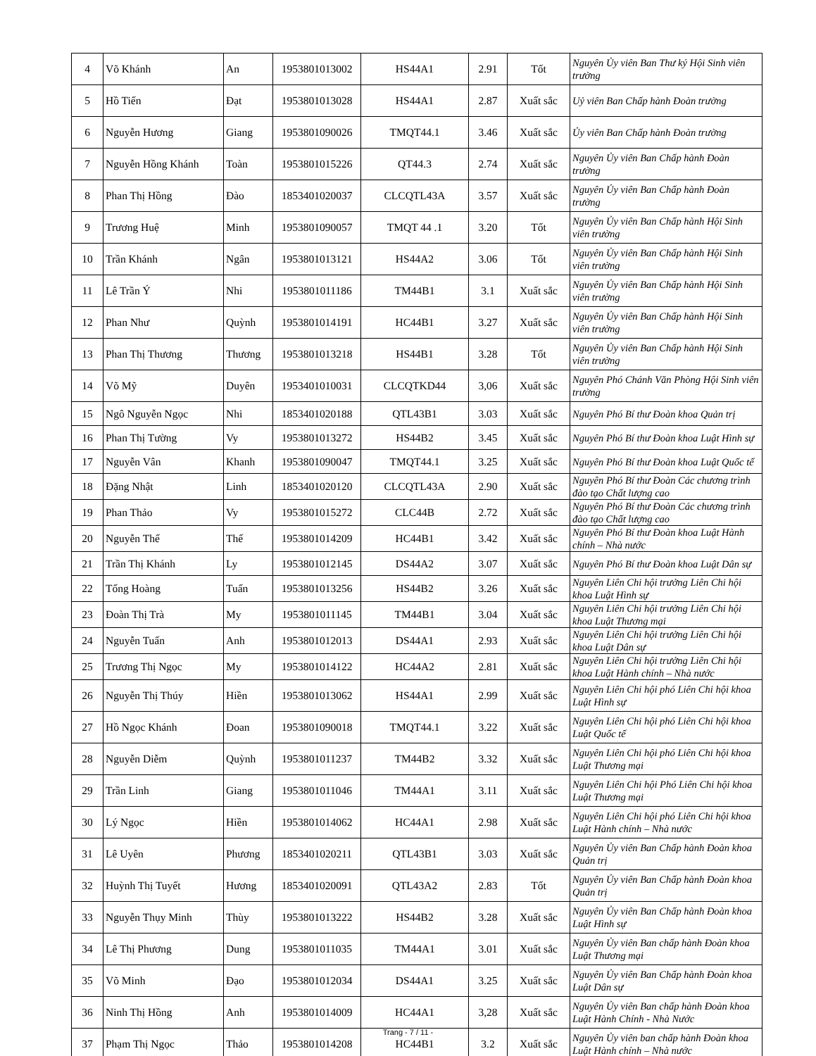| 4 | Võ Khánh | An | 1953801013002 | HS44A1 | 2.91 | Tốt | Nguyên Ủy viên Ban Thư ký Hội Sinh viên trường |
| 5 | Hồ Tiến | Đạt | 1953801013028 | HS44A1 | 2.87 | Xuất sắc | Uỷ viên Ban Chấp hành Đoàn trường |
| 6 | Nguyễn Hương | Giang | 1953801090026 | TMQT44.1 | 3.46 | Xuất sắc | Ủy viên Ban Chấp hành Đoàn trường |
| 7 | Nguyễn Hồng Khánh | Toàn | 1953801015226 | QT44.3 | 2.74 | Xuất sắc | Nguyên Ủy viên Ban Chấp hành Đoàn trường |
| 8 | Phan Thị Hồng | Đào | 1853401020037 | CLCQTL43A | 3.57 | Xuất sắc | Nguyên Ủy viên Ban Chấp hành Đoàn trường |
| 9 | Trương Huệ | Minh | 1953801090057 | TMQT 44 .1 | 3.20 | Tốt | Nguyên Ủy viên Ban Chấp hành Hội Sinh viên trường |
| 10 | Trần Khánh | Ngân | 1953801013121 | HS44A2 | 3.06 | Tốt | Nguyên Ủy viên Ban Chấp hành Hội Sinh viên trường |
| 11 | Lê Trần Ý | Nhi | 1953801011186 | TM44B1 | 3.1 | Xuất sắc | Nguyên Ủy viên Ban Chấp hành Hội Sinh viên trường |
| 12 | Phan Như | Quỳnh | 1953801014191 | HC44B1 | 3.27 | Xuất sắc | Nguyên Ủy viên Ban Chấp hành Hội Sinh viên trường |
| 13 | Phan Thị Thương | Thương | 1953801013218 | HS44B1 | 3.28 | Tốt | Nguyên Ủy viên Ban Chấp hành Hội Sinh viên trường |
| 14 | Võ Mỹ | Duyên | 1953401010031 | CLCQTKD44 | 3,06 | Xuất sắc | Nguyên Phó Chánh Văn Phòng Hội Sinh viên trường |
| 15 | Ngô Nguyễn Ngọc | Nhi | 1853401020188 | QTL43B1 | 3.03 | Xuất sắc | Nguyên Phó Bí thư Đoàn khoa Quản trị |
| 16 | Phan Thị Tường | Vy | 1953801013272 | HS44B2 | 3.45 | Xuất sắc | Nguyên Phó Bí thư Đoàn khoa Luật Hình sự |
| 17 | Nguyễn Vân | Khanh | 1953801090047 | TMQT44.1 | 3.25 | Xuất sắc | Nguyên Phó Bí thư Đoàn khoa Luật Quốc tế |
| 18 | Đặng Nhật | Linh | 1853401020120 | CLCQTL43A | 2.90 | Xuất sắc | Nguyên Phó Bí thư Đoàn Các chương trình đào tạo Chất lượng cao |
| 19 | Phan Thảo | Vy | 1953801015272 | CLC44B | 2.72 | Xuất sắc | Nguyên Phó Bí thư Đoàn Các chương trình đào tạo Chất lượng cao |
| 20 | Nguyễn Thế | Thế | 1953801014209 | HC44B1 | 3.42 | Xuất sắc | Nguyên Phó Bí thư Đoàn khoa Luật Hành chính – Nhà nước |
| 21 | Trần Thị Khánh | Ly | 1953801012145 | DS44A2 | 3.07 | Xuất sắc | Nguyên Phó Bí thư Đoàn khoa Luật Dân sự |
| 22 | Tống Hoàng | Tuấn | 1953801013256 | HS44B2 | 3.26 | Xuất sắc | Nguyên Liên Chi hội trưởng Liên Chi hội khoa Luật Hình sự |
| 23 | Đoàn Thị Trà | My | 1953801011145 | TM44B1 | 3.04 | Xuất sắc | Nguyên Liên Chi hội trưởng Liên Chi hội khoa Luật Thương mại |
| 24 | Nguyễn Tuấn | Anh | 1953801012013 | DS44A1 | 2.93 | Xuất sắc | Nguyên Liên Chi hội trưởng Liên Chi hội khoa Luật Dân sự |
| 25 | Trương Thị Ngọc | My | 1953801014122 | HC44A2 | 2.81 | Xuất sắc | Nguyên Liên Chi hội trưởng Liên Chi hội khoa Luật Hành chính – Nhà nước |
| 26 | Nguyễn Thị Thúy | Hiền | 1953801013062 | HS44A1 | 2.99 | Xuất sắc | Nguyên Liên Chi hội phó Liên Chi hội khoa Luật Hình sự |
| 27 | Hồ Ngọc Khánh | Đoan | 1953801090018 | TMQT44.1 | 3.22 | Xuất sắc | Nguyên Liên Chi hội phó Liên Chi hội khoa Luật Quốc tế |
| 28 | Nguyễn Diễm | Quỳnh | 1953801011237 | TM44B2 | 3.32 | Xuất sắc | Nguyên Liên Chi hội phó Liên Chi hội khoa Luật Thương mại |
| 29 | Trần Linh | Giang | 1953801011046 | TM44A1 | 3.11 | Xuất sắc | Nguyên Liên Chi hội Phó Liên Chi hội khoa Luật Thương mại |
| 30 | Lý Ngọc | Hiền | 1953801014062 | HC44A1 | 2.98 | Xuất sắc | Nguyên Liên Chi hội phó Liên Chi hội khoa Luật Hành chính – Nhà nước |
| 31 | Lê Uyên | Phương | 1853401020211 | QTL43B1 | 3.03 | Xuất sắc | Nguyên Ủy viên Ban Chấp hành Đoàn khoa Quản trị |
| 32 | Huỳnh Thị Tuyết | Hương | 1853401020091 | QTL43A2 | 2.83 | Tốt | Nguyên Ủy viên Ban Chấp hành Đoàn khoa Quản trị |
| 33 | Nguyễn Thụy Minh | Thùy | 1953801013222 | HS44B2 | 3.28 | Xuất sắc | Nguyên Ủy viên Ban Chấp hành Đoàn khoa Luật Hình sự |
| 34 | Lê Thị Phương | Dung | 1953801011035 | TM44A1 | 3.01 | Xuất sắc | Nguyên Ủy viên Ban chấp hành Đoàn khoa Luật Thương mại |
| 35 | Võ Minh | Đạo | 1953801012034 | DS44A1 | 3.25 | Xuất sắc | Nguyên Ủy viên Ban Chấp hành Đoàn khoa Luật Dân sự |
| 36 | Ninh Thị Hồng | Anh | 1953801014009 | HC44A1 | 3,28 | Xuất sắc | Nguyên Ủy viên Ban chấp hành Đoàn khoa Luật Hành Chính - Nhà Nước |
| 37 | Phạm Thị Ngọc | Thảo | 1953801014208 | HC44B1 | 3.2 | Xuất sắc | Nguyên Ủy viên ban chấp hành Đoàn khoa Luật Hành chính – Nhà nước |
Trang - 7 / 11 -